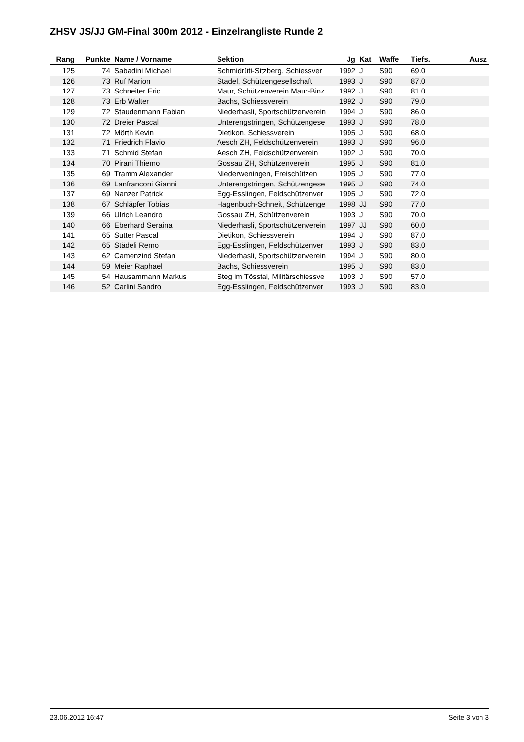ZHSV JS/JJ GM-Final 300m 2012 - Einzelrangliste Runde 2
| Rang | Punkte | Name / Vorname | Sektion | Jg | Kat | Waffe | Tiefs. | Ausz |
| --- | --- | --- | --- | --- | --- | --- | --- | --- |
| 125 | 74 | Sabadini Michael | Schmidrüti-Sitzberg, Schiessver | 1992 | J | S90 | 69.0 | |
| 126 | 73 | Ruf Marion | Stadel, Schützengesellschaft | 1993 | J | S90 | 87.0 | |
| 127 | 73 | Schneiter Eric | Maur, Schützenverein Maur-Binz | 1992 | J | S90 | 81.0 | |
| 128 | 73 | Erb Walter | Bachs, Schiessverein | 1992 | J | S90 | 79.0 | |
| 129 | 72 | Staudenmann Fabian | Niederhasli, Sportschützenverein | 1994 | J | S90 | 86.0 | |
| 130 | 72 | Dreier Pascal | Unterengstringen, Schützengese | 1993 | J | S90 | 78.0 | |
| 131 | 72 | Mörth Kevin | Dietikon, Schiessverein | 1995 | J | S90 | 68.0 | |
| 132 | 71 | Friedrich Flavio | Aesch ZH, Feldschützenverein | 1993 | J | S90 | 96.0 | |
| 133 | 71 | Schmid Stefan | Aesch ZH, Feldschützenverein | 1992 | J | S90 | 70.0 | |
| 134 | 70 | Pirani Thiemo | Gossau ZH, Schützenverein | 1995 | J | S90 | 81.0 | |
| 135 | 69 | Tramm Alexander | Niederweningen, Freischützen | 1995 | J | S90 | 77.0 | |
| 136 | 69 | Lanfranconi Gianni | Unterengstringen, Schützengese | 1995 | J | S90 | 74.0 | |
| 137 | 69 | Nanzer Patrick | Egg-Esslingen, Feldschützenver | 1995 | J | S90 | 72.0 | |
| 138 | 67 | Schläpfer Tobias | Hagenbuch-Schneit, Schützenge | 1998 | JJ | S90 | 77.0 | |
| 139 | 66 | Ulrich Leandro | Gossau ZH, Schützenverein | 1993 | J | S90 | 70.0 | |
| 140 | 66 | Eberhard Seraina | Niederhasli, Sportschützenverein | 1997 | JJ | S90 | 60.0 | |
| 141 | 65 | Sutter Pascal | Dietikon, Schiessverein | 1994 | J | S90 | 87.0 | |
| 142 | 65 | Städeli Remo | Egg-Esslingen, Feldschützenver | 1993 | J | S90 | 83.0 | |
| 143 | 62 | Camenzind Stefan | Niederhasli, Sportschützenverein | 1994 | J | S90 | 80.0 | |
| 144 | 59 | Meier Raphael | Bachs, Schiessverein | 1995 | J | S90 | 83.0 | |
| 145 | 54 | Hausammann Markus | Steg im Tösstal, Militärschiessve | 1993 | J | S90 | 57.0 | |
| 146 | 52 | Carlini Sandro | Egg-Esslingen, Feldschützenver | 1993 | J | S90 | 83.0 | |
23.06.2012 16:47 Seite 3 von 3